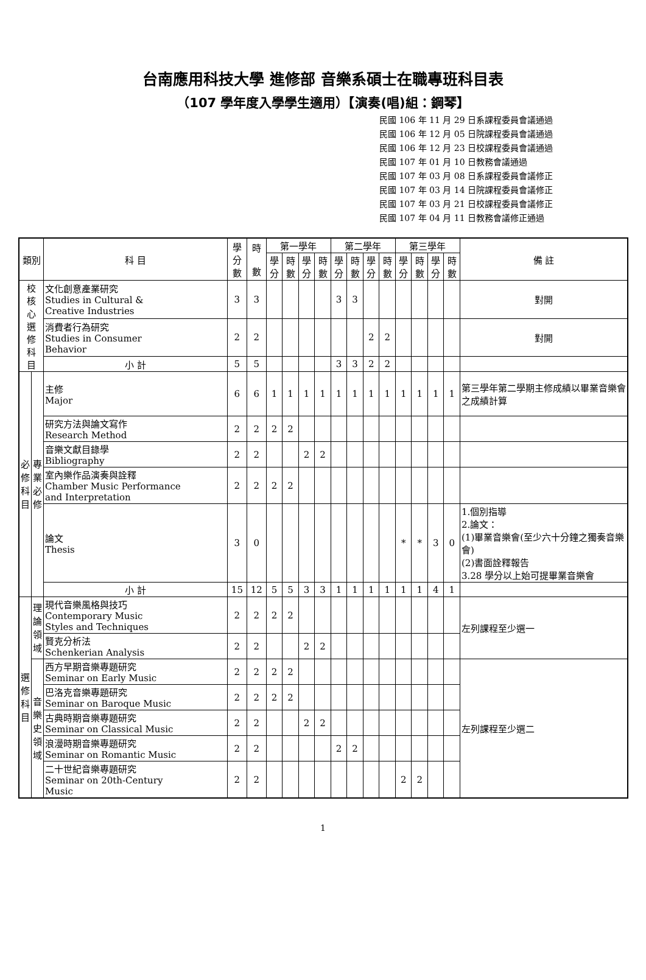台南應用科技大學 進修部 音樂系碩士在職專班科目表
（107 學年度入學學生適用）【演奏(唱)組：鋼琴】
民國 106 年 11 月 29 日系課程委員會議通過
民國 106 年 12 月 05 日院課程委員會議通過
民國 106 年 12 月 23 日校課程委員會議通過
民國 107 年 01 月 10 日教務會議通過
民國 107 年 03 月 08 日系課程委員會議修正
民國 107 年 03 月 14 日院課程委員會議修正
民國 107 年 03 月 21 日校課程委員會議修正
民國 107 年 04 月 11 日教務會議修正通過
| 類別 | | 科 目 | 學 分 數 | 時 數 | 第一學年 | | | | 第二學年 | | | | 第三學年 | | | | 備 註 |
| --- | --- | --- | --- | --- | --- | --- | --- | --- | --- | --- | --- | --- | --- | --- | --- | --- | --- |
| | | | | | 學 分 | 時 數 | 學 分 | 時 數 | 學 分 | 時 數 | 學 分 | 時 數 | 學 分 | 時 數 | 學 分 | 時 數 | |
| 校 核 心 選 修 科 目 | | 文化創意產業研究 Studies in Cultural & Creative Industries | 3 | 3 | | | | | 3 | 3 | | | | | | | 對開 |
| | | 消費者行為研究 Studies in Consumer Behavior | 2 | 2 | | | | | | | 2 | 2 | | | | | 對開 |
| | | 小 計 | 5 | 5 | | | | | 3 | 3 | 2 | 2 | | | | | |
| 必 修 科 目 | 專 業 必 修 | 主修 Major | 6 | 6 | 1 | 1 | 1 | 1 | 1 | 1 | 1 | 1 | 1 | 1 | 1 | 1 | 第三學年第二學期主修成績以畢業音樂會之成績計算 |
| | | 研究方法與論文寫作 Research Method | 2 | 2 | 2 | 2 | | | | | | | | | | | |
| | | 音樂文獻目錄學 Bibliography | 2 | 2 | | | 2 | 2 | | | | | | | | | |
| | | 室內樂作品演奏與詮釋 Chamber Music Performance and Interpretation | 2 | 2 | 2 | 2 | | | | | | | | | | | |
| | | 論文 Thesis | 3 | 0 | | | | | | | | | * | * | 3 | 0 | 1.個別指導 2.論文： (1)畢業音樂會(至少六十分鐘之獨奏音樂會) (2)書面詮釋報告 3.28 學分以上始可提畢業音樂會 |
| | | 小 計 | 15 | 12 | 5 | 5 | 3 | 3 | 1 | 1 | 1 | 1 | 1 | 1 | 4 | 1 | |
| 選 修 科 目 | 理 論 領 域 | 現代音樂風格與技巧 Contemporary Music Styles and Techniques | 2 | 2 | 2 | 2 | | | | | | | | | | | 左列課程至少選一 |
| | | 賢克分析法 Schenkerian Analysis | 2 | 2 | | | 2 | 2 | | | | | | | | | |
| | 音 樂 史 領 域 | 西方早期音樂專題研究 Seminar on Early Music | 2 | 2 | 2 | 2 | | | | | | | | | | | 左列課程至少選二 |
| | | 巴洛克音樂專題研究 Seminar on Baroque Music | 2 | 2 | 2 | 2 | | | | | | | | | | | |
| | | 古典時期音樂專題研究 Seminar on Classical Music | 2 | 2 | | | 2 | 2 | | | | | | | | | |
| | | 浪漫時期音樂專題研究 Seminar on Romantic Music | 2 | 2 | | | | | 2 | 2 | | | | | | | |
| | | 二十世紀音樂專題研究 Seminar on 20th-Century Music | 2 | 2 | | | | | | | | | 2 | 2 | | | |
1